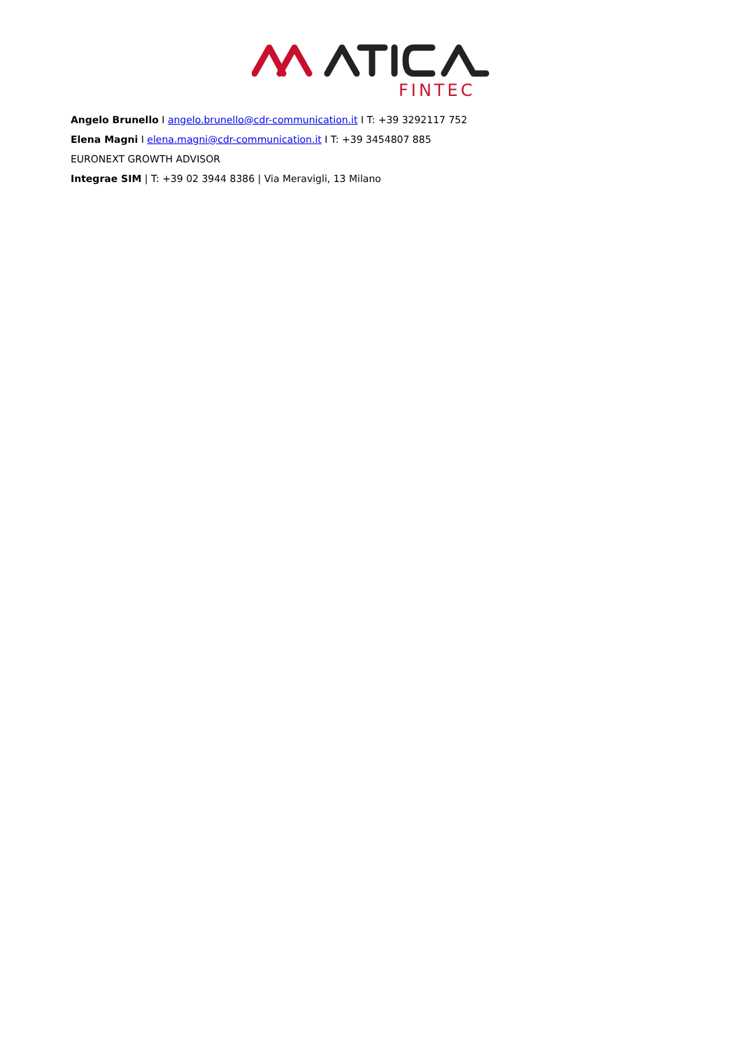FINTEC
Angelo Brunello I angelo.brunello@cdr-communication.it I T: +39 3292117 752
Elena Magni I elena.magni@cdr-communication.it I T: +39 3454807 885
EURONEXT GROWTH ADVISOR
Integrae SIM | T: +39 02 3944 8386 | Via Meravigli, 13 Milano